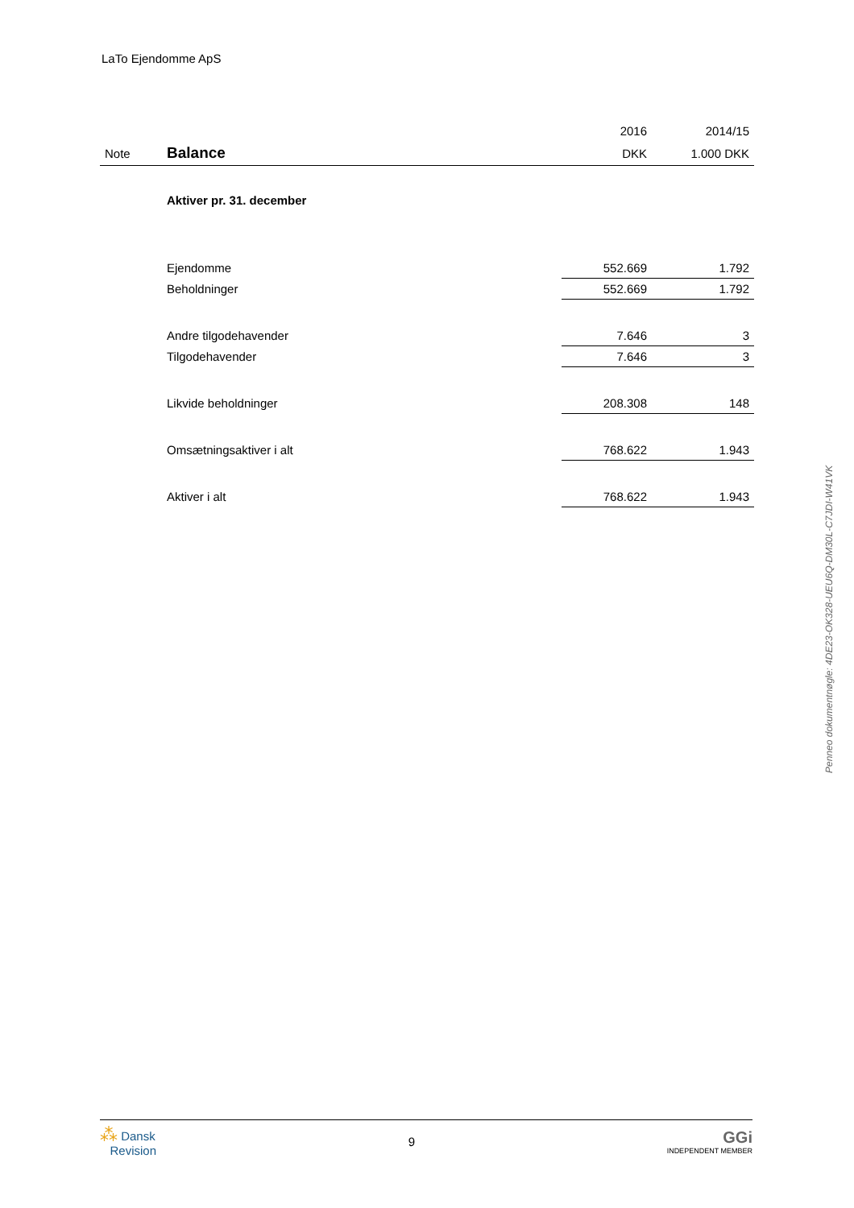LaTo Ejendomme ApS
| | | 2016 | 2014/15 |
| Note | Balance | DKK | 1.000 DKK |
| | Aktiver pr. 31. december | | |
| | Ejendomme | 552.669 | 1.792 |
| | Beholdninger | 552.669 | 1.792 |
| | Andre tilgodehavender | 7.646 | 3 |
| | Tilgodehavender | 7.646 | 3 |
| | Likvide beholdninger | 208.308 | 148 |
| | Omsætningsaktiver i alt | 768.622 | 1.943 |
| | Aktiver i alt | 768.622 | 1.943 |
Penneo dokumentnøgle: 4DE23-OK328-UEU6Q-DM30L-C7JDI-W41VK
⁂ Dansk
Revision
9
GGi
INDEPENDENT MEMBER